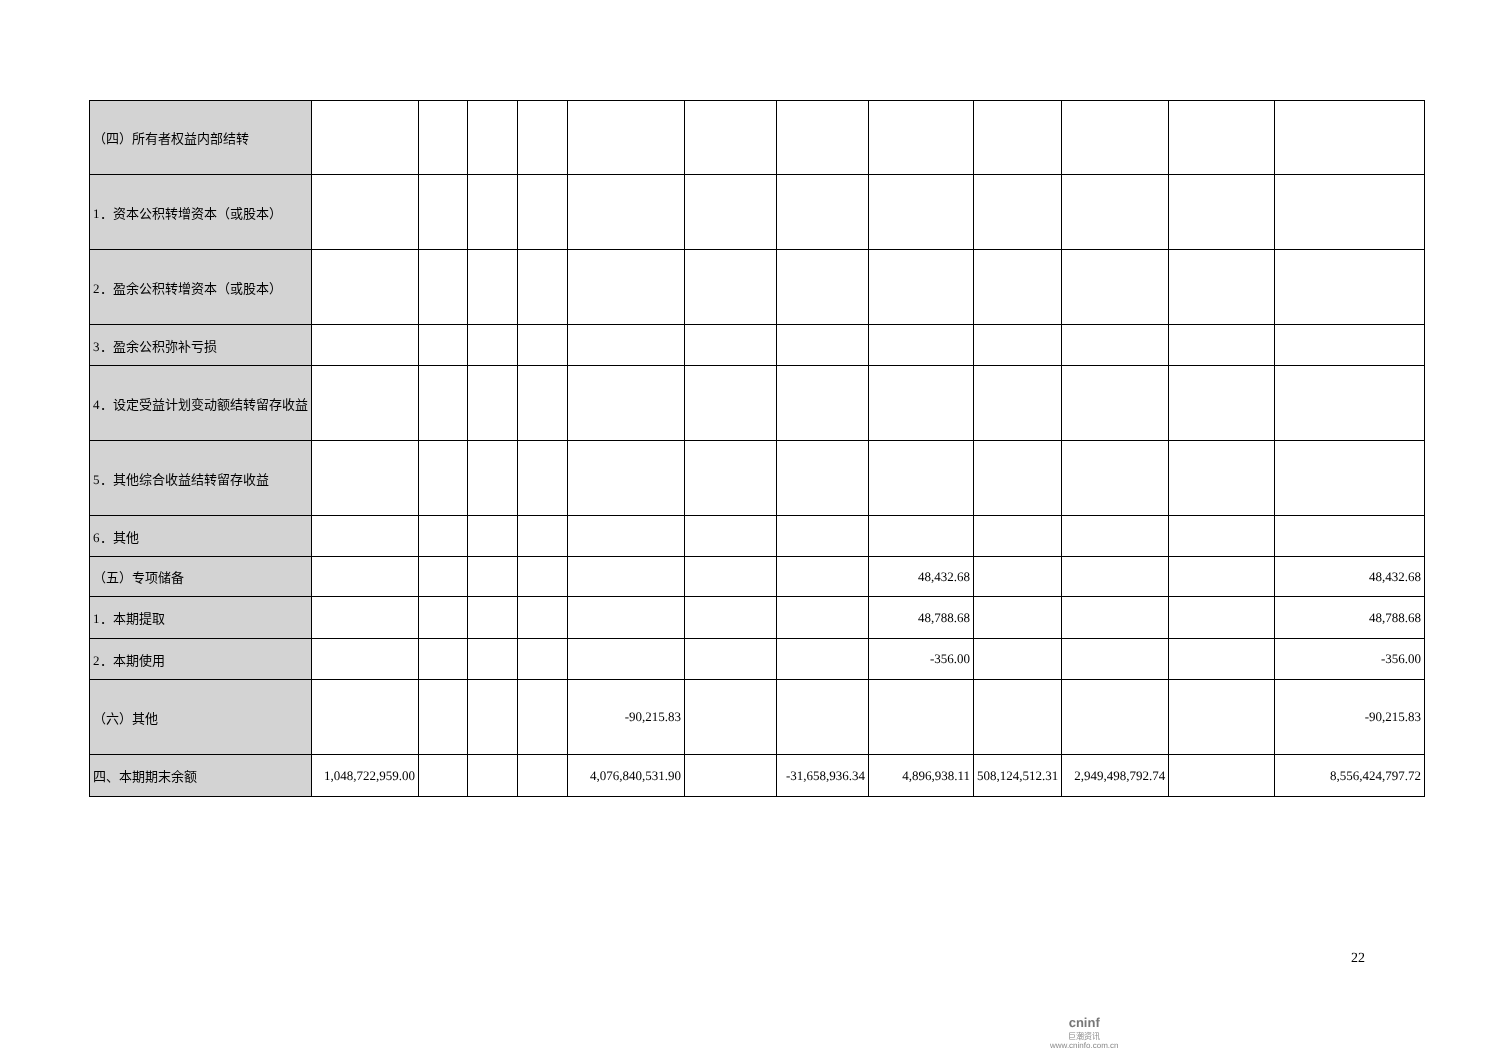| （四）所有者权益内部结转 | | | | | | | | | | | | |
| 1．资本公积转增资本（或股本） | | | | | | | | | | | | |
| 2．盈余公积转增资本（或股本） | | | | | | | | | | | | |
| 3．盈余公积弥补亏损 | | | | | | | | | | | | |
| 4．设定受益计划变动额结转留存收益 | | | | | | | | | | | | |
| 5．其他综合收益结转留存收益 | | | | | | | | | | | | |
| 6．其他 | | | | | | | | | | | | |
| （五）专项储备 | | | | | | | | 48,432.68 | | | | 48,432.68 |
| 1．本期提取 | | | | | | | | 48,788.68 | | | | 48,788.68 |
| 2．本期使用 | | | | | | | | -356.00 | | | | -356.00 |
| （六）其他 | | | | | -90,215.83 | | | | | | | -90,215.83 |
| 四、本期期末余额 | 1,048,722,959.00 | | | | 4,076,840,531.90 | | -31,658,936.34 | 4,896,938.11 | 508,124,512.31 | 2,949,498,792.74 | | 8,556,424,797.72 |
22
cninf
巨潮资讯
www.cninfo.com.cn